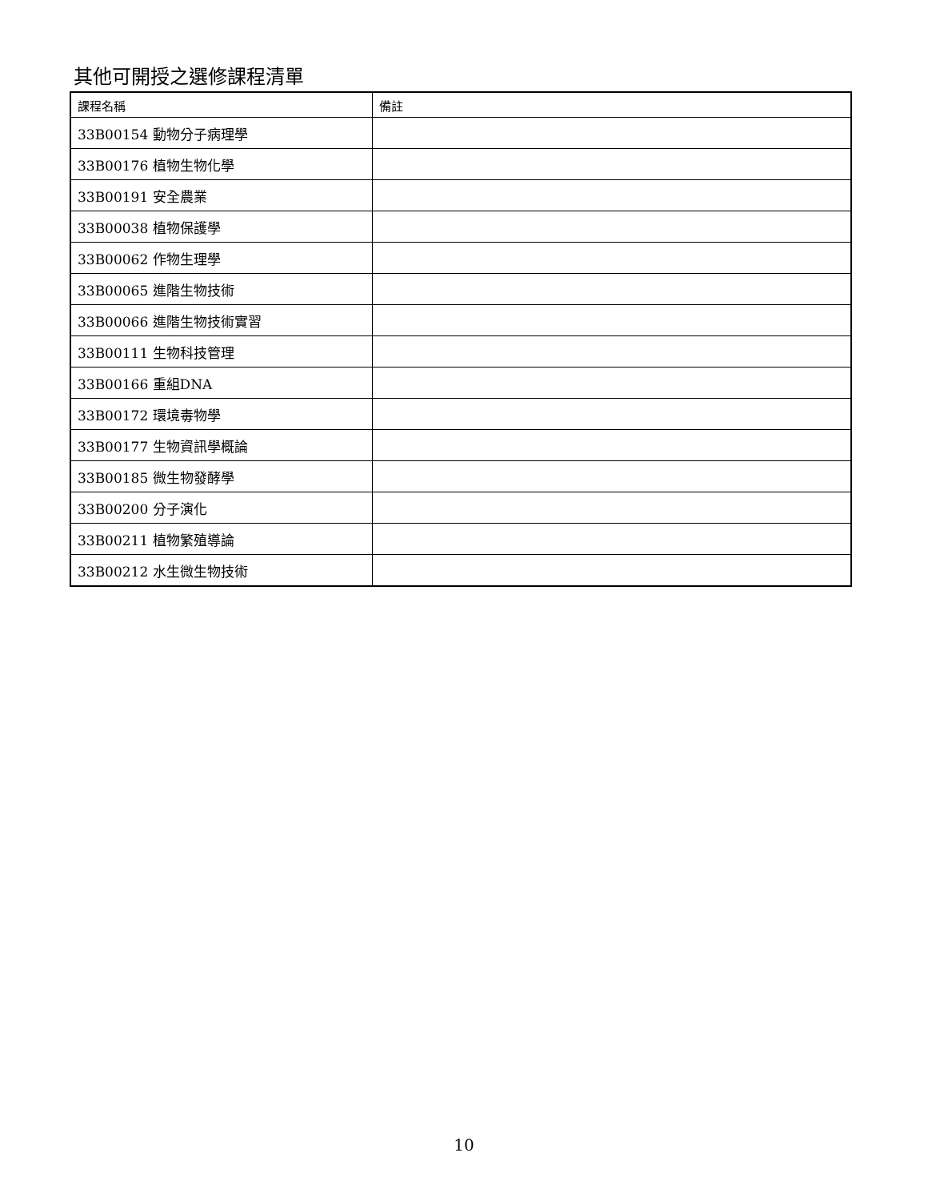其他可開授之選修課程清單
| 課程名稱 | 備註 |
| --- | --- |
| 33B00154 動物分子病理學 | |
| 33B00176 植物生物化學 | |
| 33B00191 安全農業 | |
| 33B00038 植物保護學 | |
| 33B00062 作物生理學 | |
| 33B00065 進階生物技術 | |
| 33B00066 進階生物技術實習 | |
| 33B00111 生物科技管理 | |
| 33B00166 重組DNA | |
| 33B00172 環境毒物學 | |
| 33B00177 生物資訊學概論 | |
| 33B00185 微生物發酵學 | |
| 33B00200 分子演化 | |
| 33B00211 植物繁殖導論 | |
| 33B00212 水生微生物技術 | |
10